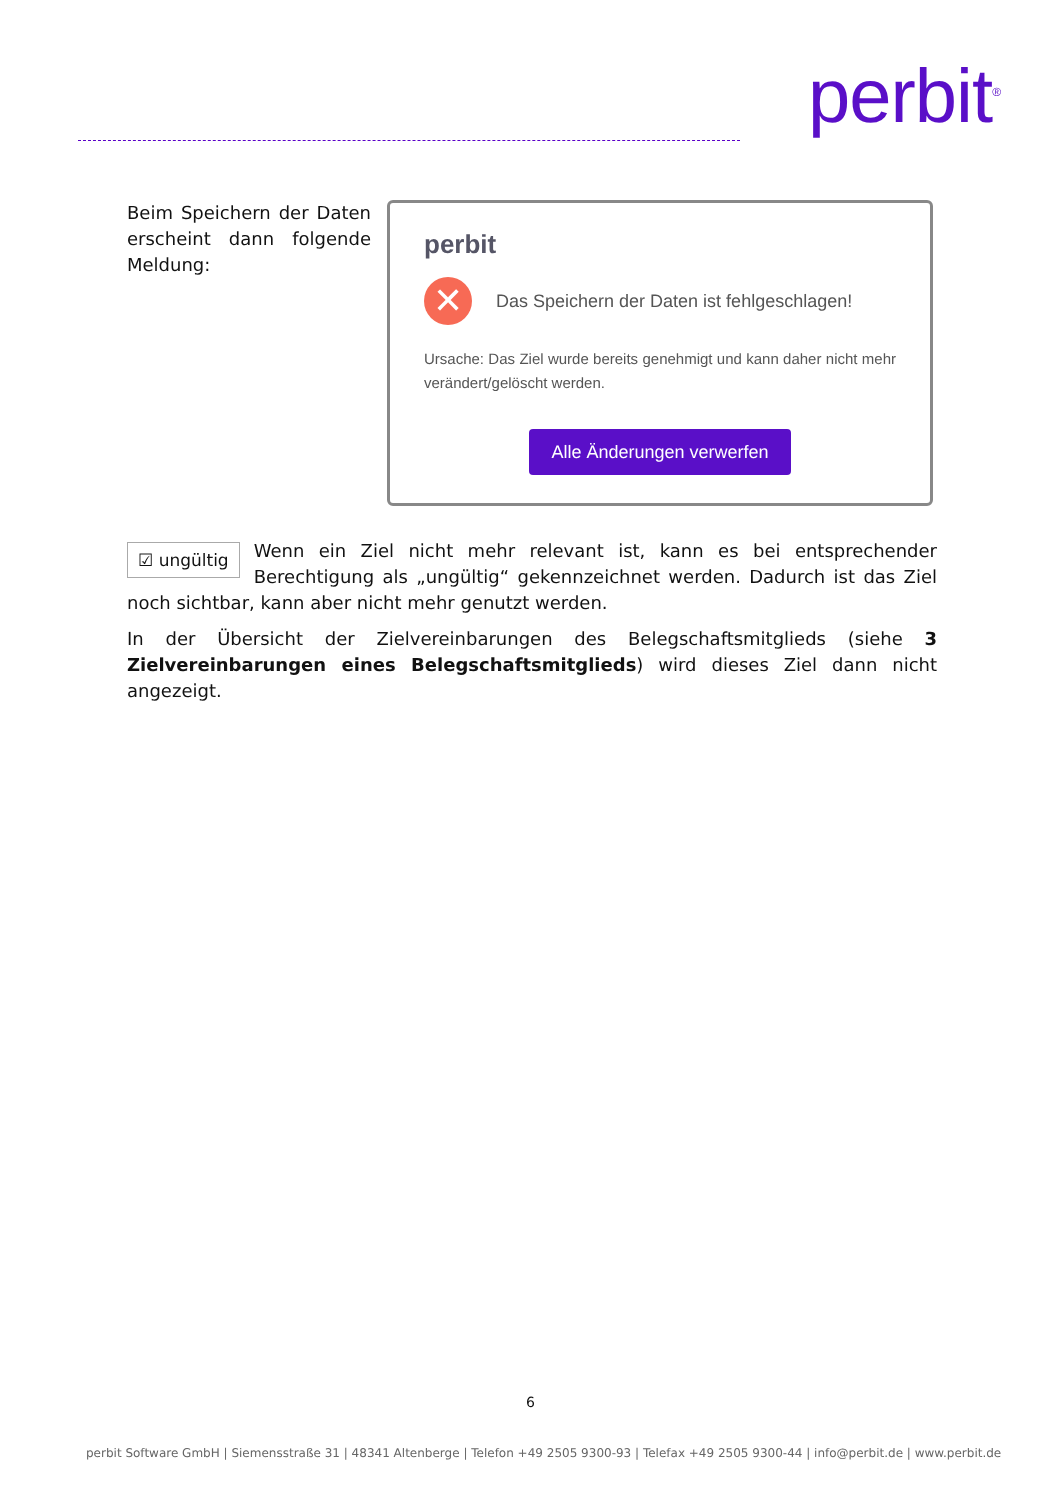perbit<sup>®</sup>
Beim Speichern der Daten erscheint dann folgende Meldung:
perbit
✕
Das Speichern der Daten ist fehlgeschlagen!
Ursache: Das Ziel wurde bereits genehmigt und kann daher nicht mehr verändert/gelöscht werden.
Alle Änderungen verwerfen
☑ ungültig Wenn ein Ziel nicht mehr relevant ist, kann es bei entsprechender Berechtigung als „ungültig“ gekennzeichnet werden. Dadurch ist das Ziel noch sichtbar, kann aber nicht mehr genutzt werden.
In der Übersicht der Zielvereinbarungen des Belegschaftsmitglieds (siehe 3 Zielvereinbarungen eines Belegschaftsmitglieds) wird dieses Ziel dann nicht angezeigt.
6
perbit Software GmbH | Siemensstraße 31 | 48341 Altenberge | Telefon +49 2505 9300-93 | Telefax +49 2505 9300-44 | info@perbit.de | www.perbit.de